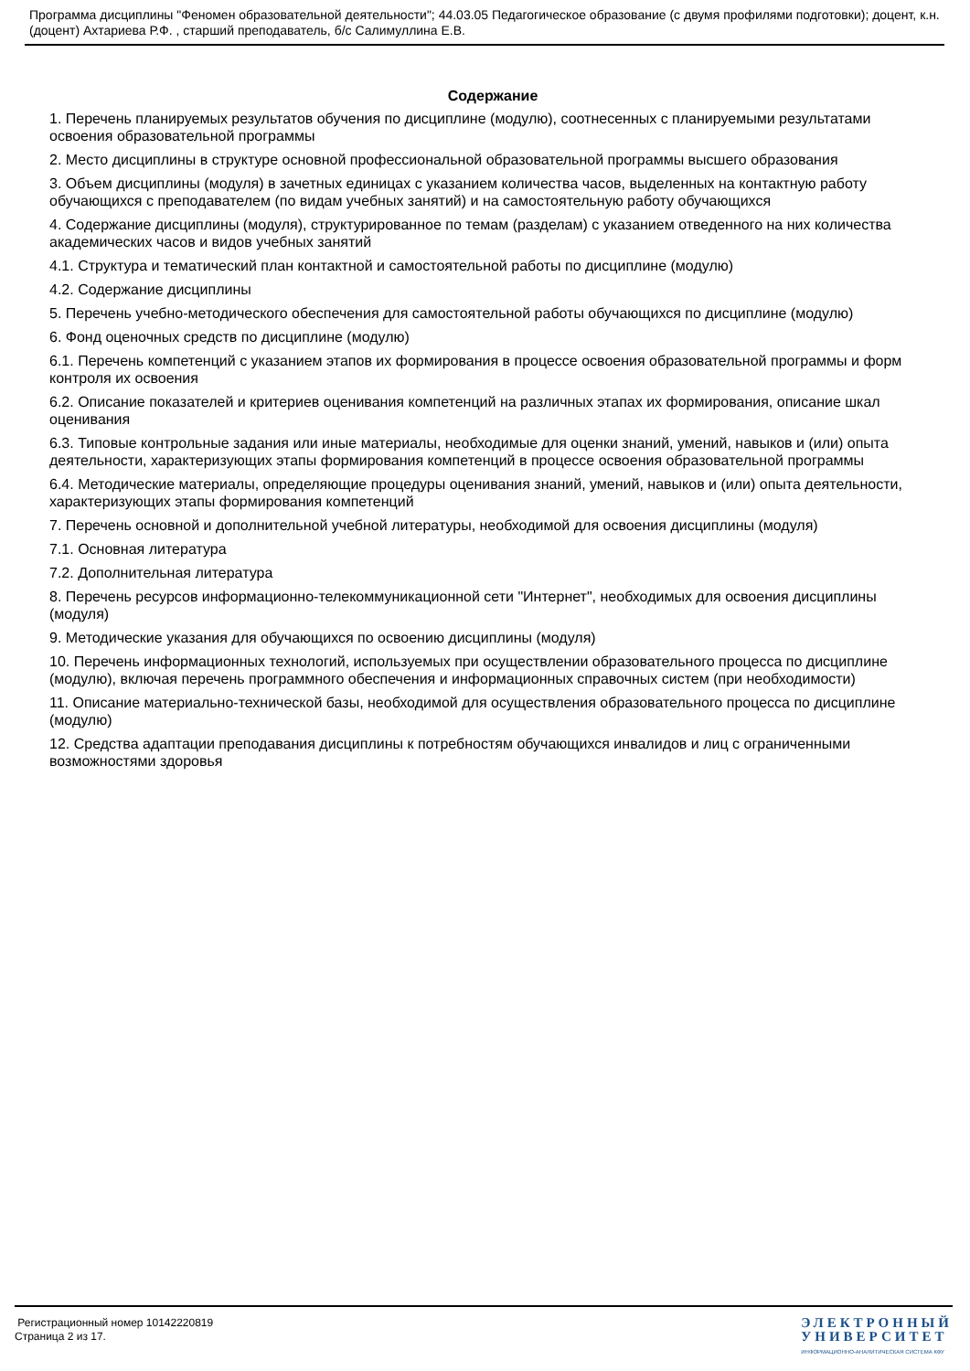Программа дисциплины "Феномен образовательной деятельности"; 44.03.05 Педагогическое образование (с двумя профилями подготовки); доцент, к.н. (доцент) Ахтариева Р.Ф. , старший преподаватель, б/с Салимуллина Е.В.
Содержание
1. Перечень планируемых результатов обучения по дисциплине (модулю), соотнесенных с планируемыми результатами освоения образовательной программы
2. Место дисциплины в структуре основной профессиональной образовательной программы высшего образования
3. Объем дисциплины (модуля) в зачетных единицах с указанием количества часов, выделенных на контактную работу обучающихся с преподавателем (по видам учебных занятий) и на самостоятельную работу обучающихся
4. Содержание дисциплины (модуля), структурированное по темам (разделам) с указанием отведенного на них количества академических часов и видов учебных занятий
4.1. Структура и тематический план контактной и самостоятельной работы по дисциплине (модулю)
4.2. Содержание дисциплины
5. Перечень учебно-методического обеспечения для самостоятельной работы обучающихся по дисциплине (модулю)
6. Фонд оценочных средств по дисциплине (модулю)
6.1. Перечень компетенций с указанием этапов их формирования в процессе освоения образовательной программы и форм контроля их освоения
6.2. Описание показателей и критериев оценивания компетенций на различных этапах их формирования, описание шкал оценивания
6.3. Типовые контрольные задания или иные материалы, необходимые для оценки знаний, умений, навыков и (или) опыта деятельности, характеризующих этапы формирования компетенций в процессе освоения образовательной программы
6.4. Методические материалы, определяющие процедуры оценивания знаний, умений, навыков и (или) опыта деятельности, характеризующих этапы формирования компетенций
7. Перечень основной и дополнительной учебной литературы, необходимой для освоения дисциплины (модуля)
7.1. Основная литература
7.2. Дополнительная литература
8. Перечень ресурсов информационно-телекоммуникационной сети "Интернет", необходимых для освоения дисциплины (модуля)
9. Методические указания для обучающихся по освоению дисциплины (модуля)
10. Перечень информационных технологий, используемых при осуществлении образовательного процесса по дисциплине (модулю), включая перечень программного обеспечения и информационных справочных систем (при необходимости)
11. Описание материально-технической базы, необходимой для осуществления образовательного процесса по дисциплине (модулю)
12. Средства адаптации преподавания дисциплины к потребностям обучающихся инвалидов и лиц с ограниченными возможностями здоровья
Регистрационный номер 10142220819
Страница 2 из 17.
ЭЛЕКТРОННЫЙ
УНИВЕРСИТЕТ
ИНФОРМАЦИОННО-АНАЛИТИЧЕСКАЯ СИСТЕМА КФУ